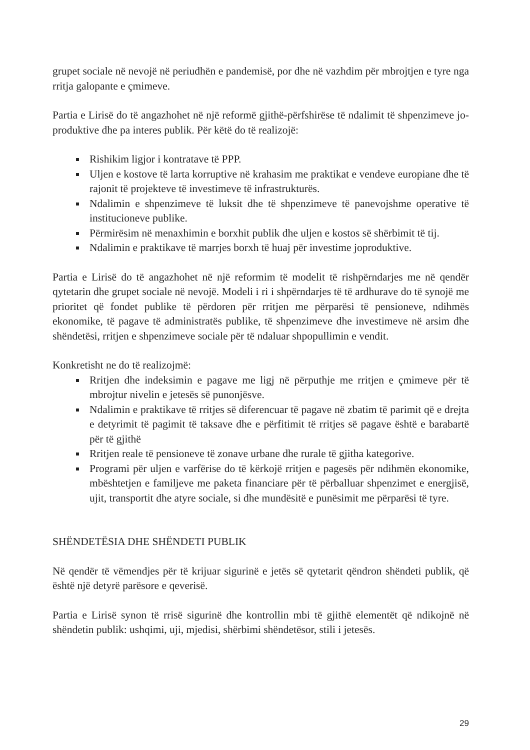grupet sociale në nevojë në periudhën e pandemisë, por dhe në vazhdim për mbrojtjen e tyre nga rritja galopante e çmimeve.
Partia e Lirisë do të angazhohet në një reformë gjithë-përfshirëse të ndalimit të shpenzimeve jo-produktive dhe pa interes publik. Për këtë do të realizojë:
Rishikim ligjor i kontratave të PPP.
Uljen e kostove të larta korruptive në krahasim me praktikat e vendeve europiane dhe të rajonit të projekteve të investimeve të infrastrukturës.
Ndalimin e shpenzimeve të luksit dhe të shpenzimeve të panevojshme operative të institucioneve publike.
Përmirësim në menaxhimin e borxhit publik dhe uljen e kostos së shërbimit të tij.
Ndalimin e praktikave të marrjes borxh të huaj për investime joproduktive.
Partia e Lirisë do të angazhohet në një reformim të modelit të rishpërndarjes me në qendër qytetarin dhe grupet sociale në nevojë. Modeli i ri i shpërndarjes të të ardhurave do të synojë me prioritet që fondet publike të përdoren për rritjen me përparësi të pensioneve, ndihmës ekonomike, të pagave të administratës publike, të shpenzimeve dhe investimeve në arsim dhe shëndetësi, rritjen e shpenzimeve sociale për të ndaluar shpopullimin e vendit.
Konkretisht ne do të realizojmë:
Rritjen dhe indeksimin e pagave me ligj në përputhje me rritjen e çmimeve për të mbrojtur nivelin e jetesës së punonjësve.
Ndalimin e praktikave të rritjes së diferencuar të pagave në zbatim të parimit që e drejta e detyrimit të pagimit të taksave dhe e përfitimit të rritjes së pagave është e barabartë për të gjithë
Rritjen reale të pensioneve të zonave urbane dhe rurale të gjitha kategorive.
Programi për uljen e varfërise do të kërkojë rritjen e pagesës për ndihmën ekonomike, mbështetjen e familjeve me paketa financiare për të përballuar shpenzimet e energjisë, ujit, transportit dhe atyre sociale, si dhe mundësitë e punësimit me përparësi të tyre.
SHËNDETËSIA DHE SHËNDETI PUBLIK
Në qendër të vëmendjes për të krijuar sigurinë e jetës së qytetarit qëndron shëndeti publik, që është një detyrë parësore e qeverisë.
Partia e Lirisë synon të rrisë sigurinë dhe kontrollin mbi të gjithë elementët që ndikojnë në shëndetin publik: ushqimi, uji, mjedisi, shërbimi shëndetësor, stili i jetesës.
29